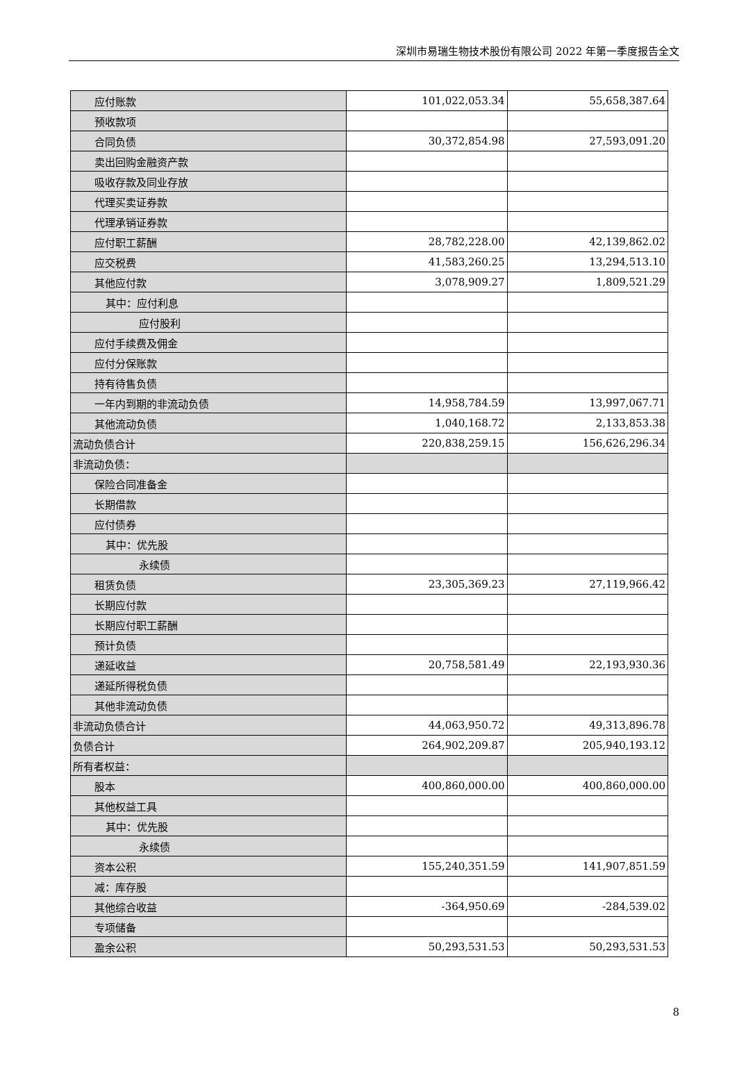深圳市易瑞生物技术股份有限公司 2022 年第一季度报告全文
| 应付账款 | 101,022,053.34 | 55,658,387.64 |
| 预收款项 | | |
| 合同负债 | 30,372,854.98 | 27,593,091.20 |
| 卖出回购金融资产款 | | |
| 吸收存款及同业存放 | | |
| 代理买卖证券款 | | |
| 代理承销证券款 | | |
| 应付职工薪酬 | 28,782,228.00 | 42,139,862.02 |
| 应交税费 | 41,583,260.25 | 13,294,513.10 |
| 其他应付款 | 3,078,909.27 | 1,809,521.29 |
| 其中：应付利息 | | |
| 应付股利 | | |
| 应付手续费及佣金 | | |
| 应付分保账款 | | |
| 持有待售负债 | | |
| 一年内到期的非流动负债 | 14,958,784.59 | 13,997,067.71 |
| 其他流动负债 | 1,040,168.72 | 2,133,853.38 |
| 流动负债合计 | 220,838,259.15 | 156,626,296.34 |
| 非流动负债： | | |
| 保险合同准备金 | | |
| 长期借款 | | |
| 应付债券 | | |
| 其中：优先股 | | |
| 永续债 | | |
| 租赁负债 | 23,305,369.23 | 27,119,966.42 |
| 长期应付款 | | |
| 长期应付职工薪酬 | | |
| 预计负债 | | |
| 递延收益 | 20,758,581.49 | 22,193,930.36 |
| 递延所得税负债 | | |
| 其他非流动负债 | | |
| 非流动负债合计 | 44,063,950.72 | 49,313,896.78 |
| 负债合计 | 264,902,209.87 | 205,940,193.12 |
| 所有者权益： | | |
| 股本 | 400,860,000.00 | 400,860,000.00 |
| 其他权益工具 | | |
| 其中：优先股 | | |
| 永续债 | | |
| 资本公积 | 155,240,351.59 | 141,907,851.59 |
| 减：库存股 | | |
| 其他综合收益 | -364,950.69 | -284,539.02 |
| 专项储备 | | |
| 盈余公积 | 50,293,531.53 | 50,293,531.53 |
8